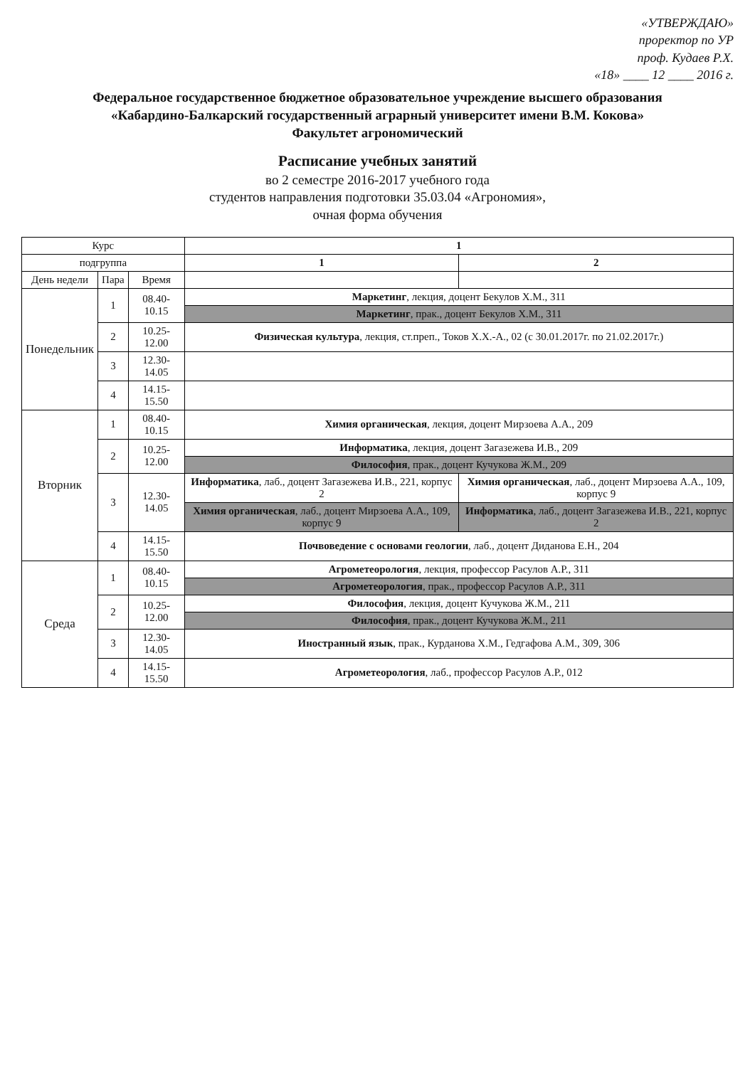«УТВЕРЖДАЮ»
проректор по УР
проф. Кудаев Р.Х.
«18» ____ 12 ____ 2016 г.
Федеральное государственное бюджетное образовательное учреждение высшего образования
«Кабардино-Балкарский государственный аграрный университет имени В.М. Кокова»
Факультет агрономический
Расписание учебных занятий
во 2 семестре 2016-2017 учебного года
студентов направления подготовки 35.03.04 «Агрономия»,
очная форма обучения
| Курс | | | 1 | |
| --- | --- | --- | --- | --- |
| подгруппа | | | 1 | 2 |
| День недели | Пара | Время | | |
| Понедельник | 1 | 08.40-10.15 | Маркетинг , лекция, доцент Бекулов Х.М., 311 | |
| | | | Маркетинг , прак., доцент Бекулов Х.М., 311 | |
| | 2 | 10.25-12.00 | Физическая культура , лекция, ст.преп., Токов Х.Х.-А., 02 (с 30.01.2017г. по 21.02.2017г.) | |
| | 3 | 12.30-14.05 | | |
| | 4 | 14.15-15.50 | | |
| Вторник | 1 | 08.40-10.15 | Химия органическая , лекция, доцент Мирзоева А.А., 209 | |
| | 2 | 10.25-12.00 | Информатика , лекция, доцент Загазежева И.В., 209 | |
| | | | Философия , прак., доцент Кучукова Ж.М., 209 | |
| | 3 | 12.30-14.05 | Информатика , лаб., доцент Загазежева И.В., 221, корпус 2 | Химия органическая , лаб., доцент Мирзоева А.А., 109, корпус 9 |
| | | | Химия органическая , лаб., доцент Мирзоева А.А., 109, корпус 9 | Информатика , лаб., доцент Загазежева И.В., 221, корпус 2 |
| | 4 | 14.15-15.50 | Почвоведение с основами геологии , лаб., доцент Диданова Е.Н., 204 | |
| Среда | 1 | 08.40-10.15 | Агрометеорология , лекция, профессор Расулов А.Р., 311 | |
| | | | Агрометеорология , прак., профессор Расулов А.Р., 311 | |
| | 2 | 10.25-12.00 | Философия , лекция, доцент Кучукова Ж.М., 211 | |
| | | | Философия , прак., доцент Кучукова Ж.М., 211 | |
| | 3 | 12.30-14.05 | Иностранный язык , прак., Курданова Х.М., Гедгафова А.М., 309, 306 | |
| | 4 | 14.15-15.50 | Агрометеорология , лаб., профессор Расулов А.Р., 012 | |